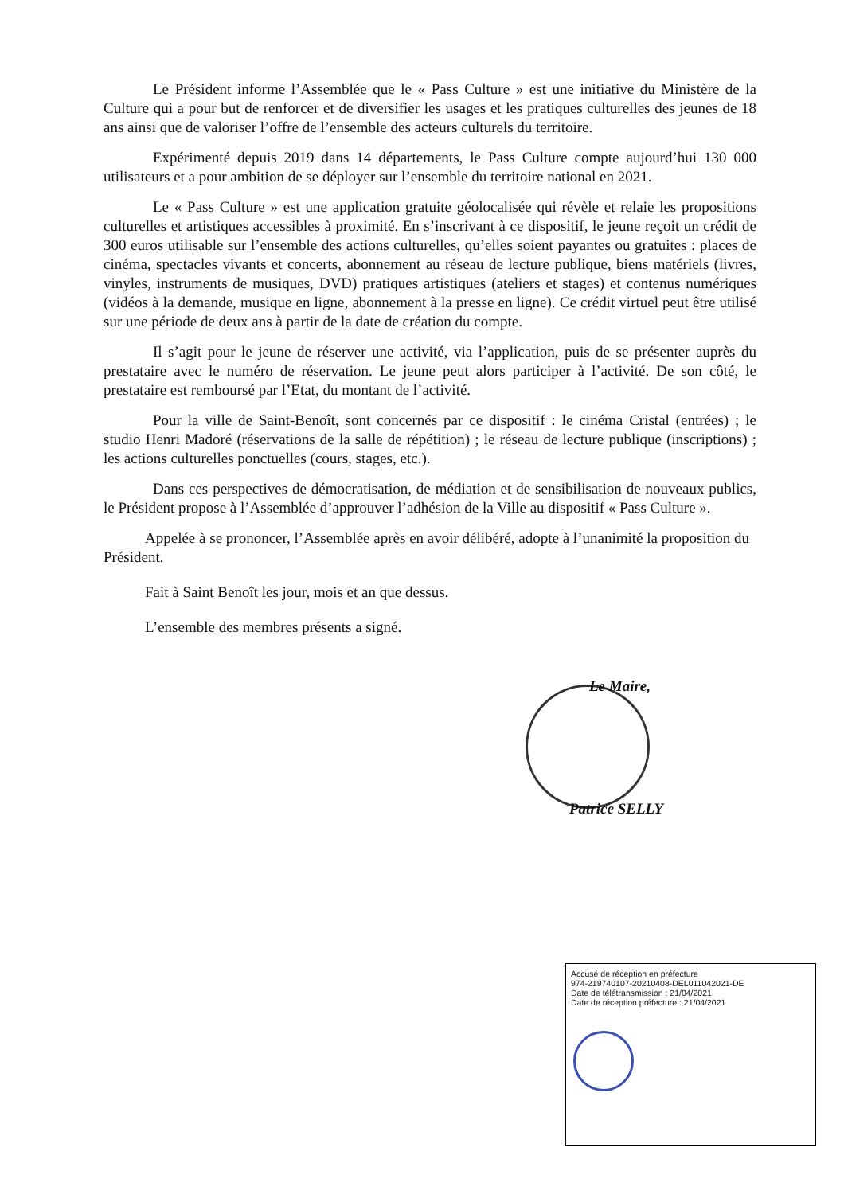Le Président informe l’Assemblée que le « Pass Culture » est une initiative du Ministère de la Culture qui a pour but de renforcer et de diversifier les usages et les pratiques culturelles des jeunes de 18 ans ainsi que de valoriser l’offre de l’ensemble des acteurs culturels du territoire.
Expérimenté depuis 2019 dans 14 départements, le Pass Culture compte aujourd’hui 130 000 utilisateurs et a pour ambition de se déployer sur l’ensemble du territoire national en 2021.
Le « Pass Culture » est une application gratuite géolocalisée qui révèle et relaie les propositions culturelles et artistiques accessibles à proximité. En s’inscrivant à ce dispositif, le jeune reçoit un crédit de 300 euros utilisable sur l’ensemble des actions culturelles, qu’elles soient payantes ou gratuites : places de cinéma, spectacles vivants et concerts, abonnement au réseau de lecture publique, biens matériels (livres, vinyles, instruments de musiques, DVD) pratiques artistiques (ateliers et stages) et contenus numériques (vidéos à la demande, musique en ligne, abonnement à la presse en ligne). Ce crédit virtuel peut être utilisé sur une période de deux ans à partir de la date de création du compte.
Il s’agit pour le jeune de réserver une activité, via l’application, puis de se présenter auprès du prestataire avec le numéro de réservation. Le jeune peut alors participer à l’activité. De son côté, le prestataire est remboursé par l’Etat, du montant de l’activité.
Pour la ville de Saint-Benoît, sont concernés par ce dispositif : le cinéma Cristal (entrées) ; le studio Henri Madoré (réservations de la salle de répétition) ; le réseau de lecture publique (inscriptions) ; les actions culturelles ponctuelles (cours, stages, etc.).
Dans ces perspectives de démocratisation, de médiation et de sensibilisation de nouveaux publics, le Président propose à l’Assemblée d’approuver l’adhésion de la Ville au dispositif « Pass Culture ».
Appelée à se prononcer, l’Assemblée après en avoir délibéré, adopte à l’unanimité la proposition du Président.
Fait à Saint Benoît les jour, mois et an que dessus.
L’ensemble des membres présents a signé.
Le Maire,
Patrice SELLY
Accusé de réception en préfecture
974-219740107-20210408-DEL011042021-DE
Date de télétransmission : 21/04/2021
Date de réception préfecture : 21/04/2021